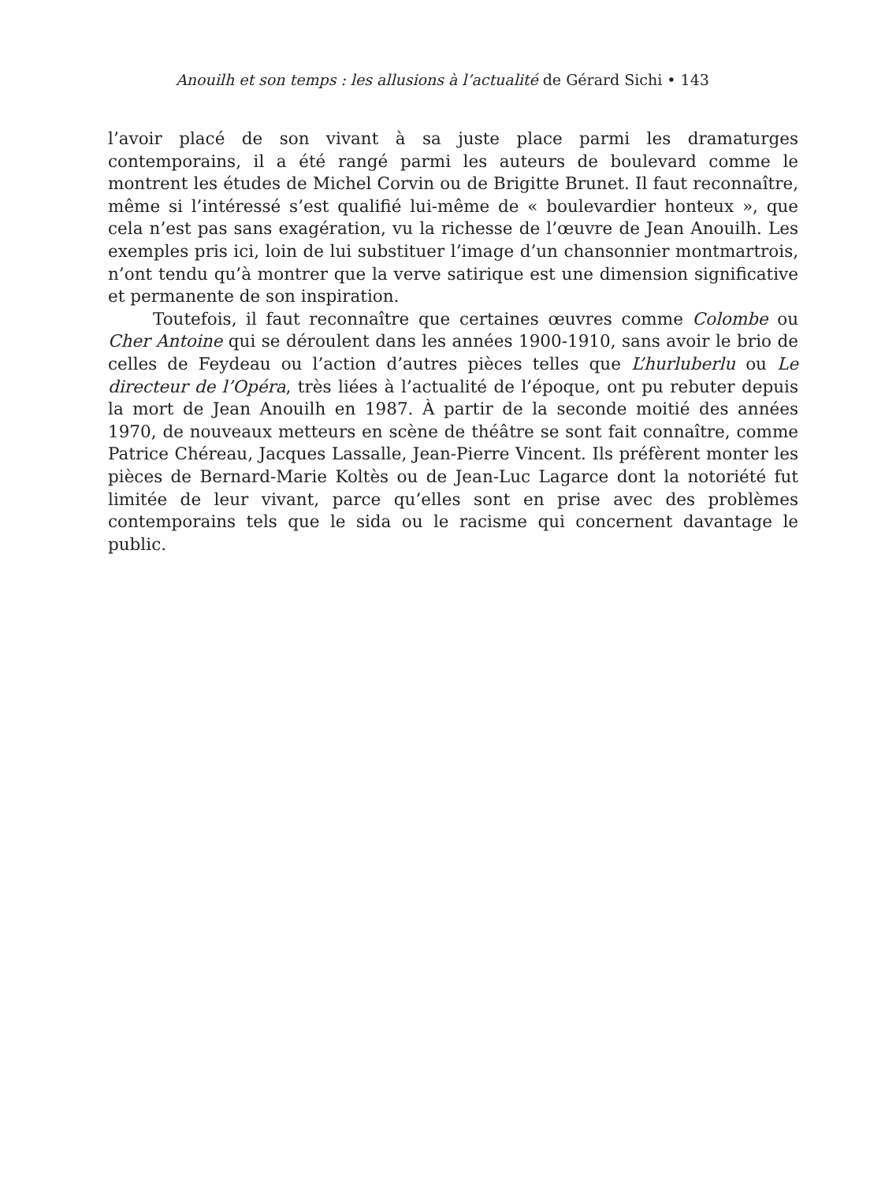Anouilh et son temps : les allusions à l’actualité de Gérard Sichi • 143
l’avoir placé de son vivant à sa juste place parmi les dramaturges contemporains, il a été rangé parmi les auteurs de boulevard comme le montrent les études de Michel Corvin ou de Brigitte Brunet. Il faut reconnaître, même si l’intéressé s’est qualifié lui-même de « boulevardier honteux », que cela n’est pas sans exagération, vu la richesse de l’œuvre de Jean Anouilh. Les exemples pris ici, loin de lui substituer l’image d’un chansonnier montmartrois, n’ont tendu qu’à montrer que la verve satirique est une dimension significative et permanente de son inspiration.
Toutefois, il faut reconnaître que certaines œuvres comme Colombe ou Cher Antoine qui se déroulent dans les années 1900-1910, sans avoir le brio de celles de Feydeau ou l’action d’autres pièces telles que L’hurluberlu ou Le directeur de l’Opéra, très liées à l’actualité de l’époque, ont pu rebuter depuis la mort de Jean Anouilh en 1987. À partir de la seconde moitié des années 1970, de nouveaux metteurs en scène de théâtre se sont fait connaître, comme Patrice Chéreau, Jacques Lassalle, Jean-Pierre Vincent. Ils préfèrent monter les pièces de Bernard-Marie Koltès ou de Jean-Luc Lagarce dont la notoriété fut limitée de leur vivant, parce qu’elles sont en prise avec des problèmes contemporains tels que le sida ou le racisme qui concernent davantage le public.